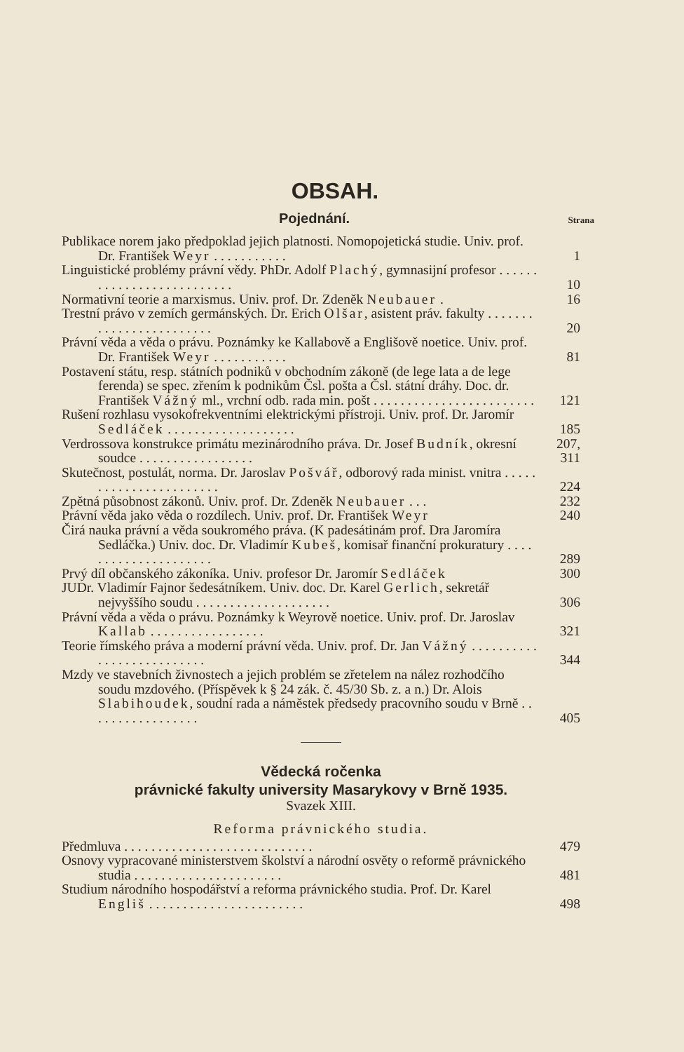OBSAH.
Pojednání.
Strana
Publikace norem jako předpoklad jejich platnosti. Nomopojetická studie. Univ. prof. Dr. František Weyr . . . . . . . . . . .
1
Linguistické problémy právní vědy. PhDr. Adolf Plachý, gymnasijní profesor . . . . . . . . . . . . . . . . . . . . . . . . . .
10
Normativní teorie a marxismus. Univ. prof. Dr. Zdeněk Neubauer .
16
Trestní právo v zemích germánských. Dr. Erich Olšar, asistent práv. fakulty . . . . . . . . . . . . . . . . . . . . . . . .
20
Právní věda a věda o právu. Poznámky ke Kallabově a Englišově noetice. Univ. prof. Dr. František Weyr . . . . . . . . . . .
81
Postavení státu, resp. státních podniků v obchodním zákoně (de lege lata a de lege ferenda) se spec. zřením k podnikům Čsl. pošta a Čsl. státní dráhy. Doc. dr. František Vážný ml., vrchní odb. rada min. pošt . . . . . . . . . . . . . . . . . . . . . . . .
121
Rušení rozhlasu vysokofrekventními elektrickými přístroji. Univ. prof. Dr. Jaromír Sedláček . . . . . . . . . . . . . . . . . . .
185
Verdrossova konstrukce primátu mezinárodního práva. Dr. Josef Budník, okresní soudce . . . . . . . . . . . . . . . . .
207, 311
Skutečnost, postulát, norma. Dr. Jaroslav Pošvář, odborový rada minist. vnitra . . . . . . . . . . . . . . . . . . . . . . .
224
Zpětná působnost zákonů. Univ. prof. Dr. Zdeněk Neubauer . . .
232
Právní věda jako věda o rozdílech. Univ. prof. Dr. František Weyr
240
Čirá nauka právní a věda soukromého práva. (K padesátinám prof. Dra Jaromíra Sedláčka.) Univ. doc. Dr. Vladimír Kubeš, komisař finanční prokuratury . . . . . . . . . . . . . . . . . . . . .
289
Prvý díl občanského zákoníka. Univ. profesor Dr. Jaromír Sedláček
300
JUDr. Vladimír Fajnor šedesátníkem. Univ. doc. Dr. Karel Gerlich, sekretář nejvyššího soudu . . . . . . . . . . . . . . . . . . . .
306
Právní věda a věda o právu. Poznámky k Weyrově noetice. Univ. prof. Dr. Jaroslav Kallab . . . . . . . . . . . . . . . . .
321
Teorie římského práva a moderní právní věda. Univ. prof. Dr. Jan Vážný . . . . . . . . . . . . . . . . . . . . . . . . . .
344
Mzdy ve stavebních živnostech a jejich problém se zřetelem na nález rozhodčího soudu mzdového. (Příspěvek k § 24 zák. č. 45/30 Sb. z. a n.) Dr. Alois Slabihoudek, soudní rada a náměstek předsedy pracovního soudu v Brně . . . . . . . . . . . . . . . . .
405
Vědecká ročenka
právnické fakulty university Masarykovy v Brně 1935.
Svazek XIII.
Reforma právnického studia.
Předmluva . . . . . . . . . . . . . . . . . . . . . . . . . . . .
479
Osnovy vypracované ministerstvem školství a národní osvěty o reformě právnického studia . . . . . . . . . . . . . . . . . . . . . .
481
Studium národního hospodářství a reforma právnického studia. Prof. Dr. Karel Engliš . . . . . . . . . . . . . . . . . . . . . . .
498